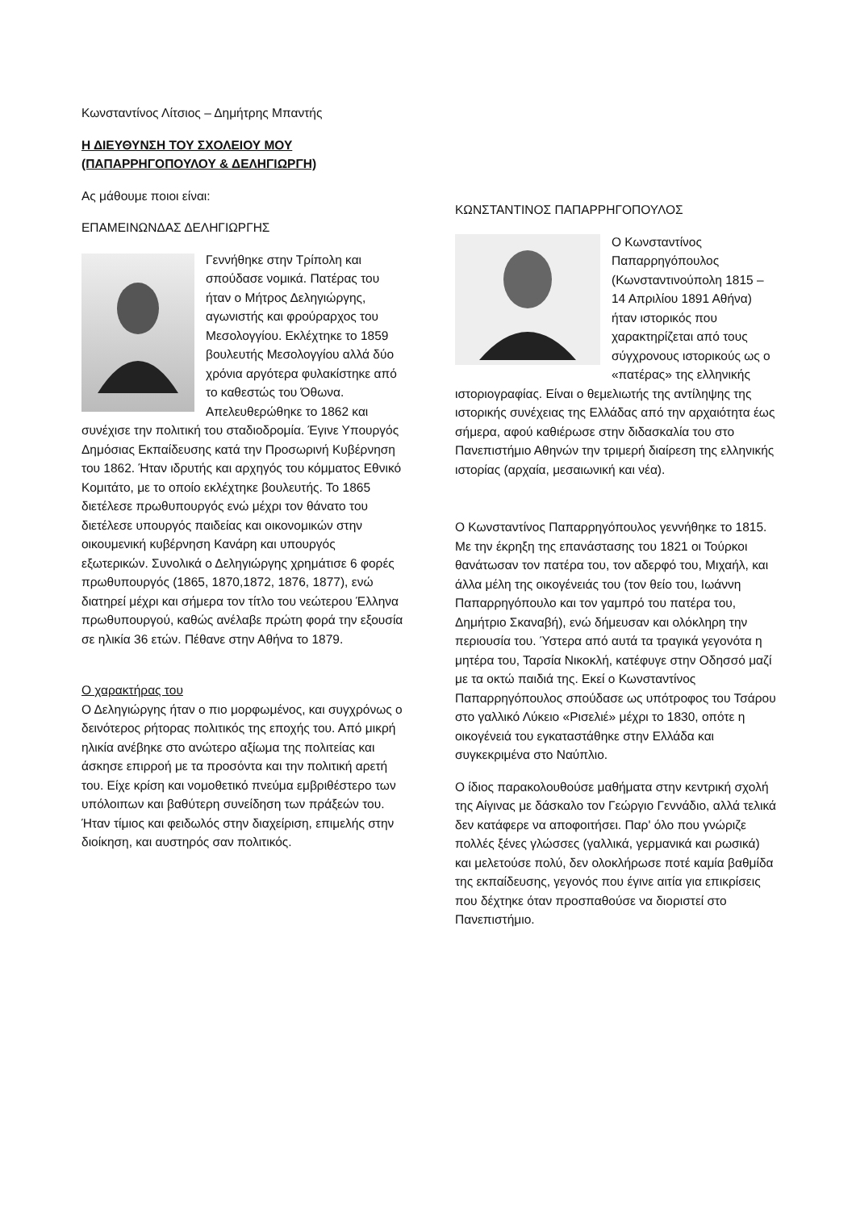Κωνσταντίνος Λίτσιος – Δημήτρης Μπαντής
Η ΔΙΕΥΘΥΝΣΗ ΤΟΥ ΣΧΟΛΕΙΟΥ ΜΟΥ (ΠΑΠΑΡΡΗΓΟΠΟΥΛΟΥ & ΔΕΛΗΓΙΩΡΓΗ)
Ας μάθουμε ποιοι είναι:
ΕΠΑΜΕΙΝΩΝΔΑΣ ΔΕΛΗΓΙΩΡΓΗΣ
Γεννήθηκε στην Τρίπολη και σπούδασε νομικά. Πατέρας του ήταν ο Μήτρος Δεληγιώργης, αγωνιστής και φρούραρχος του Μεσολογγίου. Εκλέχτηκε το 1859 βουλευτής Μεσολογγίου αλλά δύο χρόνια αργότερα φυλακίστηκε από το καθεστώς του Όθωνα. Απελευθερώθηκε το 1862 και συνέχισε την πολιτική του σταδιοδρομία. Έγινε Υπουργός Δημόσιας Εκπαίδευσης κατά την Προσωρινή Κυβέρνηση του 1862. Ήταν ιδρυτής και αρχηγός του κόμματος Εθνικό Κομιτάτο, με το οποίο εκλέχτηκε βουλευτής. Το 1865 διετέλεσε πρωθυπουργός ενώ μέχρι τον θάνατο του διετέλεσε υπουργός παιδείας και οικονομικών στην οικουμενική κυβέρνηση Κανάρη και υπουργός εξωτερικών. Συνολικά ο Δεληγιώργης χρημάτισε 6 φορές πρωθυπουργός (1865, 1870,1872, 1876, 1877), ενώ διατηρεί μέχρι και σήμερα τον τίτλο του νεώτερου Έλληνα πρωθυπουργού, καθώς ανέλαβε πρώτη φορά την εξουσία σε ηλικία 36 ετών. Πέθανε στην Αθήνα το 1879.
Ο χαρακτήρας του
Ο Δεληγιώργης ήταν ο πιο μορφωμένος, και συγχρόνως ο δεινότερος ρήτορας πολιτικός της εποχής του. Από μικρή ηλικία ανέβηκε στο ανώτερο αξίωμα της πολιτείας και άσκησε επιρροή με τα προσόντα και την πολιτική αρετή του. Είχε κρίση και νομοθετικό πνεύμα εμβριθέστερο των υπόλοιπων και βαθύτερη συνείδηση των πράξεών του. Ήταν τίμιος και φειδωλός στην διαχείριση, επιμελής στην διοίκηση, και αυστηρός σαν πολιτικός.
ΚΩΝΣΤΑΝΤΙΝΟΣ ΠΑΠΑΡΡΗΓΟΠΟΥΛΟΣ
Ο Κωνσταντίνος Παπαρρηγόπουλος (Κωνσταντινούπολη 1815 – 14 Απριλίου 1891 Αθήνα) ήταν ιστορικός που χαρακτηρίζεται από τους σύγχρονους ιστορικούς ως ο «πατέρας» της ελληνικής ιστοριογραφίας. Είναι ο θεμελιωτής της αντίληψης της ιστορικής συνέχειας της Ελλάδας από την αρχαιότητα έως σήμερα, αφού καθιέρωσε στην διδασκαλία του στο Πανεπιστήμιο Αθηνών την τριμερή διαίρεση της ελληνικής ιστορίας (αρχαία, μεσαιωνική και νέα).
Ο Κωνσταντίνος Παπαρρηγόπουλος γεννήθηκε το 1815. Με την έκρηξη της επανάστασης του 1821 οι Τούρκοι θανάτωσαν τον πατέρα του, τον αδερφό του, Μιχαήλ, και άλλα μέλη της οικογένειάς του (τον θείο του, Ιωάννη Παπαρρηγόπουλο και τον γαμπρό του πατέρα του, Δημήτριο Σκαναβή), ενώ δήμευσαν και ολόκληρη την περιουσία του. Ύστερα από αυτά τα τραγικά γεγονότα η μητέρα του, Ταρσία Νικοκλή, κατέφυγε στην Οδησσό μαζί με τα οκτώ παιδιά της. Εκεί ο Κωνσταντίνος Παπαρρηγόπουλος σπούδασε ως υπότροφος του Τσάρου στο γαλλικό Λύκειο «Ρισελιέ» μέχρι το 1830, οπότε η οικογένειά του εγκαταστάθηκε στην Ελλάδα και συγκεκριμένα στο Ναύπλιο.
Ο ίδιος παρακολουθούσε μαθήματα στην κεντρική σχολή της Αίγινας με δάσκαλο τον Γεώργιο Γεννάδιο, αλλά τελικά δεν κατάφερε να αποφοιτήσει. Παρ' όλο που γνώριζε πολλές ξένες γλώσσες (γαλλικά, γερμανικά και ρωσικά) και μελετούσε πολύ, δεν ολοκλήρωσε ποτέ καμία βαθμίδα της εκπαίδευσης, γεγονός που έγινε αιτία για επικρίσεις που δέχτηκε όταν προσπαθούσε να διοριστεί στο Πανεπιστήμιο.